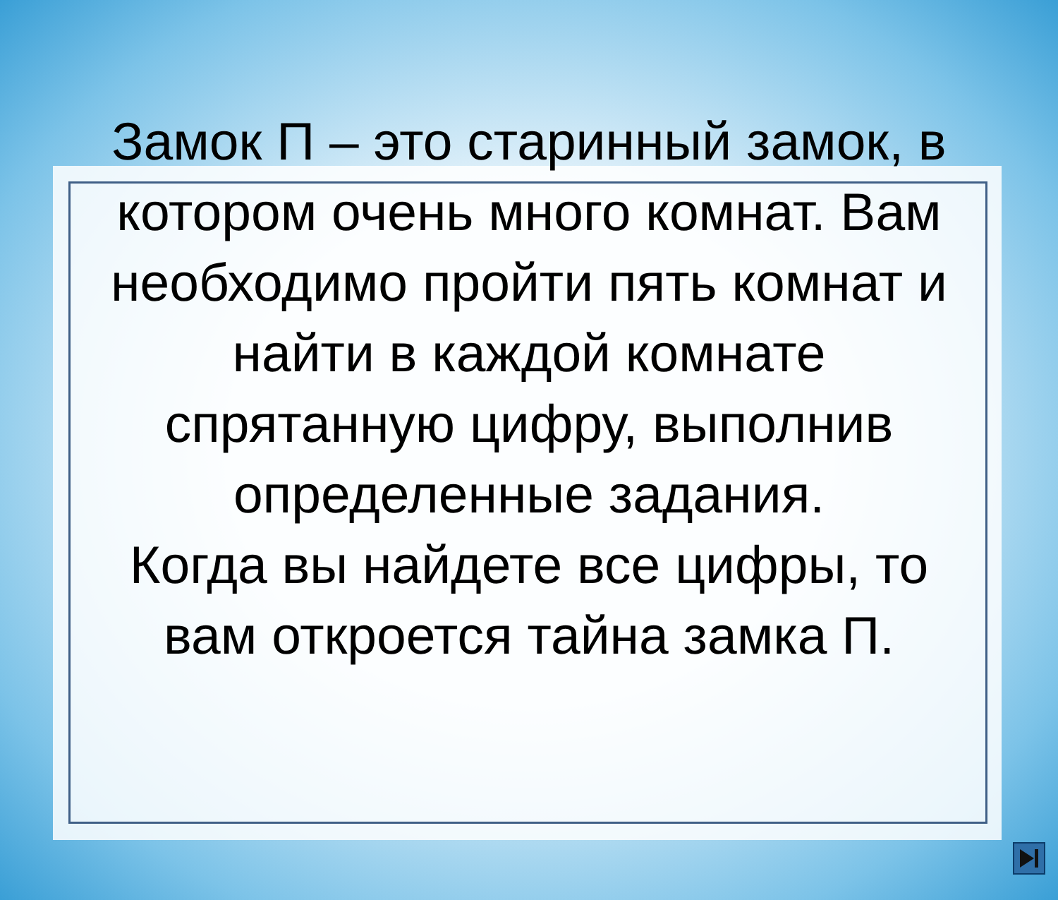Замок П – это старинный замок, в котором очень много комнат. Вам необходимо пройти пять комнат и найти в каждой комнате спрятанную цифру, выполнив определенные задания.
Когда вы найдете все цифры, то вам откроется тайна замка П.